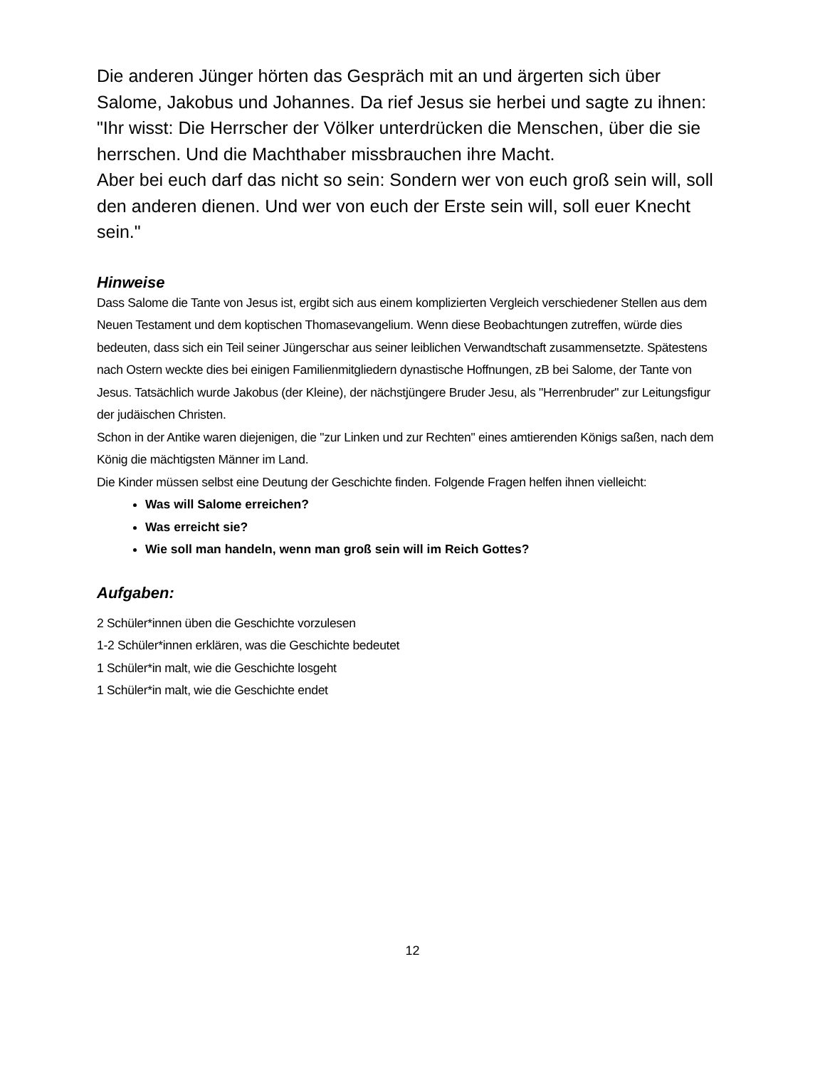Die anderen Jünger hörten das Gespräch mit an und ärgerten sich über Salome, Jakobus und Johannes. Da rief Jesus sie herbei und sagte zu ihnen:
"Ihr wisst: Die Herrscher der Völker unterdrücken die Menschen, über die sie herrschen. Und die Machthaber missbrauchen ihre Macht.
Aber bei euch darf das nicht so sein: Sondern wer von euch groß sein will, soll den anderen dienen. Und wer von euch der Erste sein will, soll euer Knecht sein."
Hinweise
Dass Salome die Tante von Jesus ist, ergibt sich aus einem komplizierten Vergleich verschiedener Stellen aus dem Neuen Testament und dem koptischen Thomasevangelium. Wenn diese Beobachtungen zutreffen, würde dies bedeuten, dass sich ein Teil seiner Jüngerschar aus seiner leiblichen Verwandtschaft zusammensetzte. Spätestens nach Ostern weckte dies bei einigen Familienmitgliedern dynastische Hoffnungen, zB bei Salome, der Tante von Jesus. Tatsächlich wurde Jakobus (der Kleine), der nächstjüngere Bruder Jesu, als "Herrenbruder" zur Leitungsfigur der judäischen Christen.
Schon in der Antike waren diejenigen, die "zur Linken und zur Rechten" eines amtierenden Königs saßen, nach dem König die mächtigsten Männer im Land.
Die Kinder müssen selbst eine Deutung der Geschichte finden. Folgende Fragen helfen ihnen vielleicht:
Was will Salome erreichen?
Was erreicht sie?
Wie soll man handeln, wenn man groß sein will im Reich Gottes?
Aufgaben:
2 Schüler*innen üben die Geschichte vorzulesen
1-2 Schüler*innen erklären, was die Geschichte bedeutet
1 Schüler*in malt, wie die Geschichte losgeht
1 Schüler*in malt, wie die Geschichte endet
12